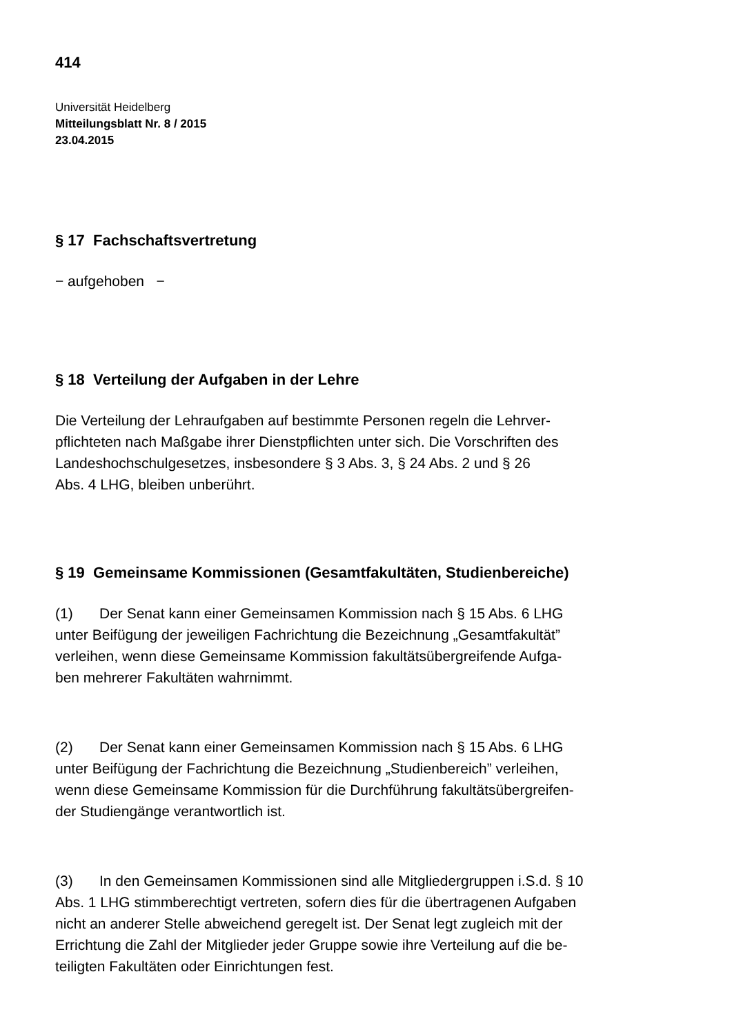414
Universität Heidelberg
Mitteilungsblatt Nr. 8 / 2015
23.04.2015
§ 17 Fachschaftsvertretung
− aufgehoben −
§ 18 Verteilung der Aufgaben in der Lehre
Die Verteilung der Lehraufgaben auf bestimmte Personen regeln die Lehrver-
pflichteten nach Maßgabe ihrer Dienstpflichten unter sich. Die Vorschriften des
Landeshochschulgesetzes, insbesondere § 3 Abs. 3, § 24 Abs. 2 und § 26
Abs. 4 LHG, bleiben unberührt.
§ 19 Gemeinsame Kommissionen (Gesamtfakultäten, Studienbereiche)
(1) Der Senat kann einer Gemeinsamen Kommission nach § 15 Abs. 6 LHG
unter Beifügung der jeweiligen Fachrichtung die Bezeichnung „Gesamtfakultät”
verleihen, wenn diese Gemeinsame Kommission fakultätsübergreifende Aufga-
ben mehrerer Fakultäten wahrnimmt.
(2) Der Senat kann einer Gemeinsamen Kommission nach § 15 Abs. 6 LHG
unter Beifügung der Fachrichtung die Bezeichnung „Studienbereich” verleihen,
wenn diese Gemeinsame Kommission für die Durchführung fakultätsübergreifen-
der Studiengänge verantwortlich ist.
(3) In den Gemeinsamen Kommissionen sind alle Mitgliedergruppen i.S.d. § 10
Abs. 1 LHG stimmberechtigt vertreten, sofern dies für die übertragenen Aufgaben
nicht an anderer Stelle abweichend geregelt ist. Der Senat legt zugleich mit der
Errichtung die Zahl der Mitglieder jeder Gruppe sowie ihre Verteilung auf die be-
teiligten Fakultäten oder Einrichtungen fest.